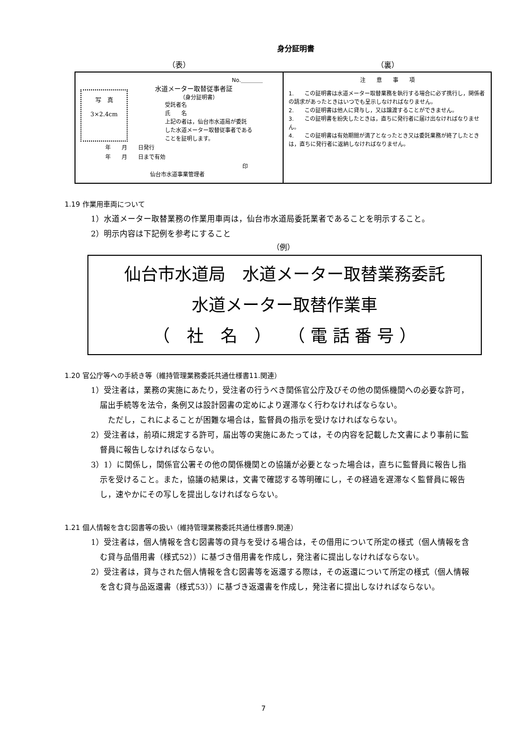身分証明書
（表） （裏）
| No.＿＿＿＿ 写 真 3×2.4cm 水道メーター取替従事者証 （身分証明書） 受託者名 氏 名 上記の者は，仙台市水道局が委託 した水道メーター取替従事者である ことを証明します。 年 月 日発行 年 月 日まで有効 印 仙台市水道事業管理者 | 注 意 事 項 1. この証明書は水道メーター取替業務を執行する場合に必ず携行し，関係者の請求があったときはいつでも呈示しなければなりません。 2. この証明書は他人に貸与し，又は譲渡することができません。 3. この証明書を紛失したときは，直ちに発行者に届け出なければなりません。 4. この証明書は有効期間が満了となったとき又は委託業務が終了したときは，直ちに発行者に返納しなければなりません。 |
1.19 作業用車両について
1）水道メーター取替業務の作業用車両は，仙台市水道局委託業者であることを明示すること。
2）明示内容は下記例を参考にすること
（例）
仙台市水道局　水道メーター取替業務委託
水道メーター取替作業車
（　社　名　）　　（ 電 話 番 号 ）
1.20 官公庁等への手続き等（維持管理業務委託共通仕様書11.関連）
1）受注者は，業務の実施にあたり，受注者の行うべき関係官公庁及びその他の関係機関への必要な許可，届出手続等を法令，条例又は設計図書の定めにより遅滞なく行わなければならない。
ただし，これによることが困難な場合は，監督員の指示を受けなければならない。
2）受注者は，前項に規定する許可，届出等の実施にあたっては，その内容を記載した文書により事前に監督員に報告しなければならない。
3）1）に関係し，関係官公署その他の関係機関との協議が必要となった場合は，直ちに監督員に報告し指示を受けること。また，協議の結果は，文書で確認する等明確にし，その経過を遅滞なく監督員に報告し，速やかにその写しを提出しなければならない。
1.21 個人情報を含む図書等の扱い（維持管理業務委託共通仕様書9.関連）
1）受注者は，個人情報を含む図書等の貸与を受ける場合は，その借用について所定の様式（個人情報を含む貸与品借用書（様式52））に基づき借用書を作成し，発注者に提出しなければならない。
2）受注者は，貸与された個人情報を含む図書等を返還する際は，その返還について所定の様式（個人情報を含む貸与品返還書（様式53））に基づき返還書を作成し，発注者に提出しなければならない。
7